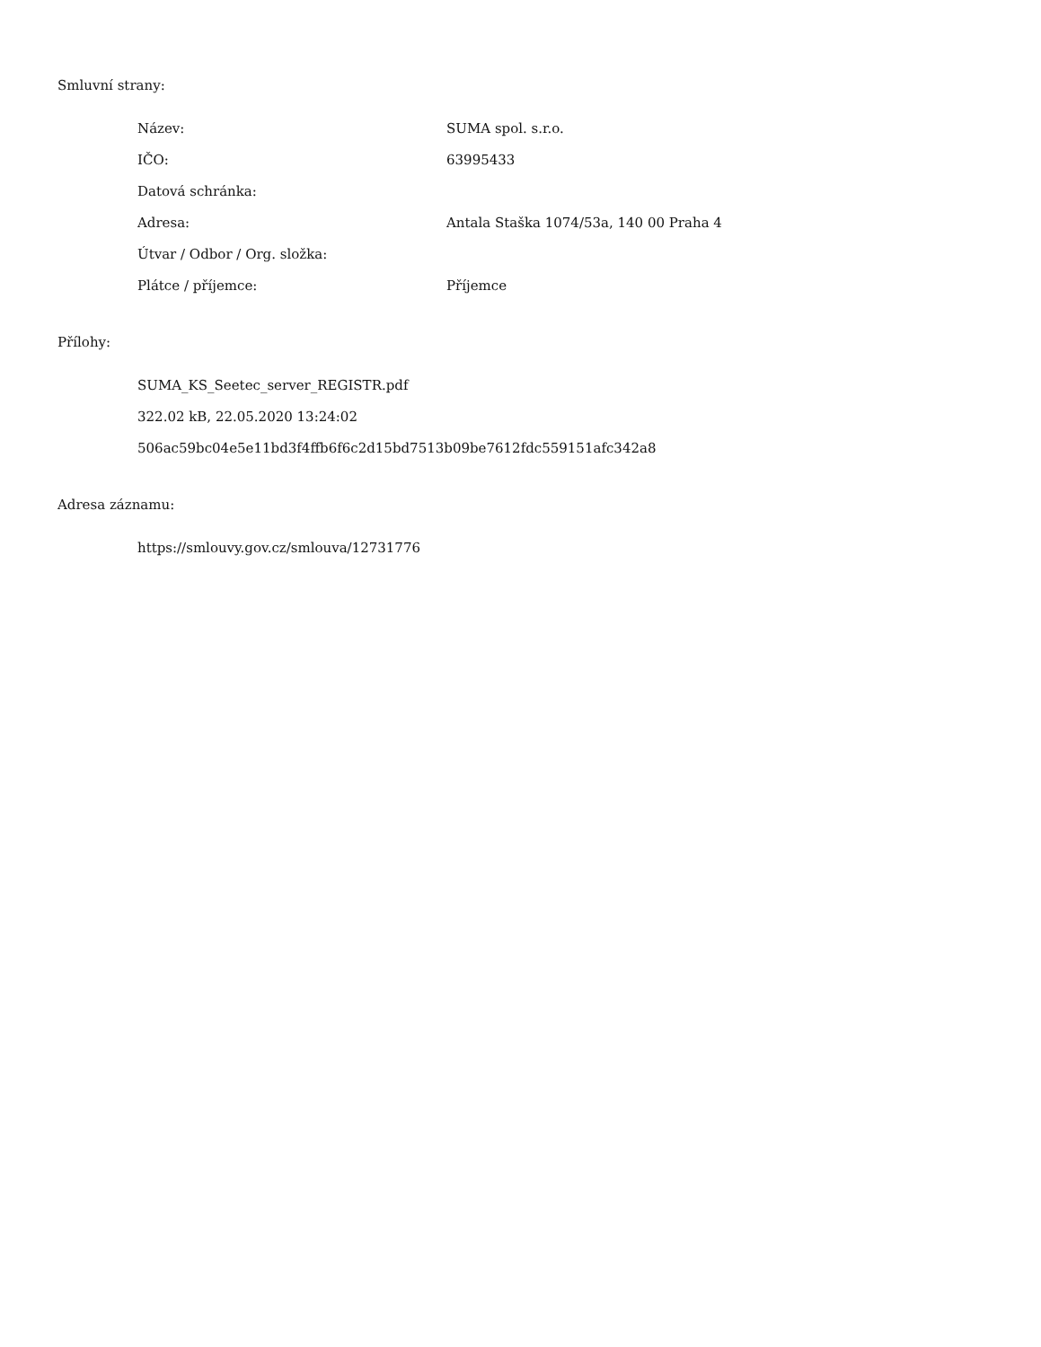Smluvní strany:
| Název: | SUMA spol. s.r.o. |
| IČO: | 63995433 |
| Datová schránka: | |
| Adresa: | Antala Staška 1074/53a, 140 00 Praha 4 |
| Útvar / Odbor / Org. složka: | |
| Plátce / příjemce: | Příjemce |
Přílohy:
SUMA_KS_Seetec_server_REGISTR.pdf
322.02 kB, 22.05.2020 13:24:02
506ac59bc04e5e11bd3f4ffb6f6c2d15bd7513b09be7612fdc559151afc342a8
Adresa záznamu:
https://smlouvy.gov.cz/smlouva/12731776